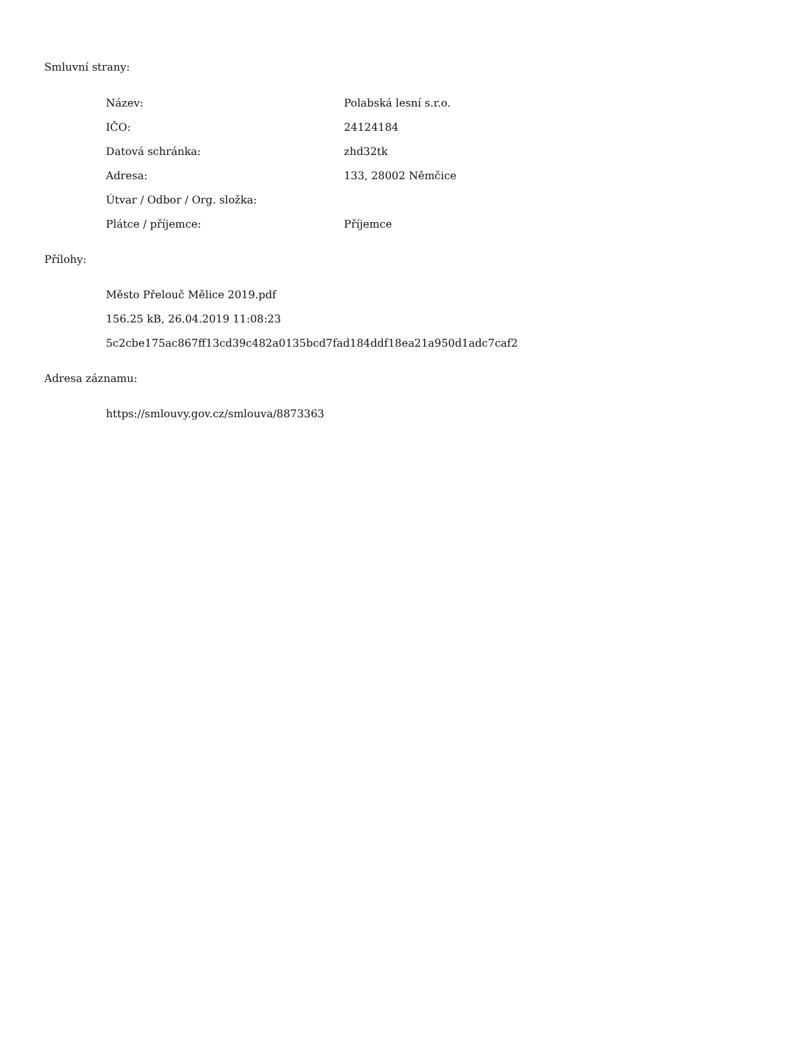Smluvní strany:
| Název: | Polabská lesní s.r.o. |
| IČO: | 24124184 |
| Datová schránka: | zhd32tk |
| Adresa: | 133, 28002 Němčice |
| Útvar / Odbor / Org. složka: | |
| Plátce / příjemce: | Příjemce |
Přílohy:
Město Přelouč Mělice 2019.pdf
156.25 kB, 26.04.2019 11:08:23
5c2cbe175ac867ff13cd39c482a0135bcd7fad184ddf18ea21a950d1adc7caf2
Adresa záznamu:
https://smlouvy.gov.cz/smlouva/8873363